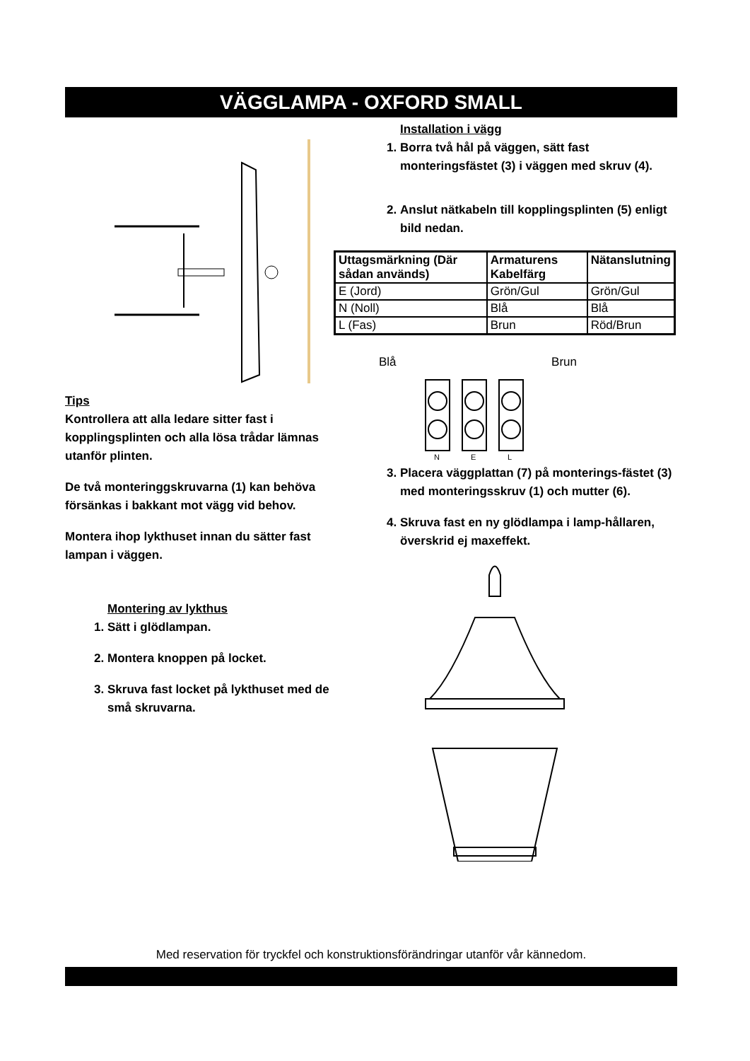VÄGGLAMPA - OXFORD SMALL
Tips
Kontrollera att alla ledare sitter fast i kopplingsplinten och alla lösa trådar lämnas utanför plinten.
De två monteringgskruvarna (1) kan behöva försänkas i bakkant mot vägg vid behov.
Montera ihop lykthuset innan du sätter fast lampan i väggen.
Montering av lykthus
1. Sätt i glödlampan.
2. Montera knoppen på locket.
3. Skruva fast locket på lykthuset med de små skruvarna.
Installation i vägg
1. Borra två hål på väggen, sätt fast monteringsfästet (3) i väggen med skruv (4).
2. Anslut nätkabeln till kopplingsplinten (5) enligt bild nedan.
| Uttagsmärkning (Där sådan används) | Armaturens Kabelfärg | Nätanslutning |
| E (Jord) | Grön/Gul | Grön/Gul |
| N (Noll) | Blå | Blå |
| L (Fas) | Brun | Röd/Brun |
Blå Brun
N
E
L
3. Placera väggplattan (7) på monterings-fästet (3) med monteringsskruv (1) och mutter (6).
4. Skruva fast en ny glödlampa i lamp-hållaren, överskrid ej maxeffekt.
Med reservation för tryckfel och konstruktionsförändringar utanför vår kännedom.